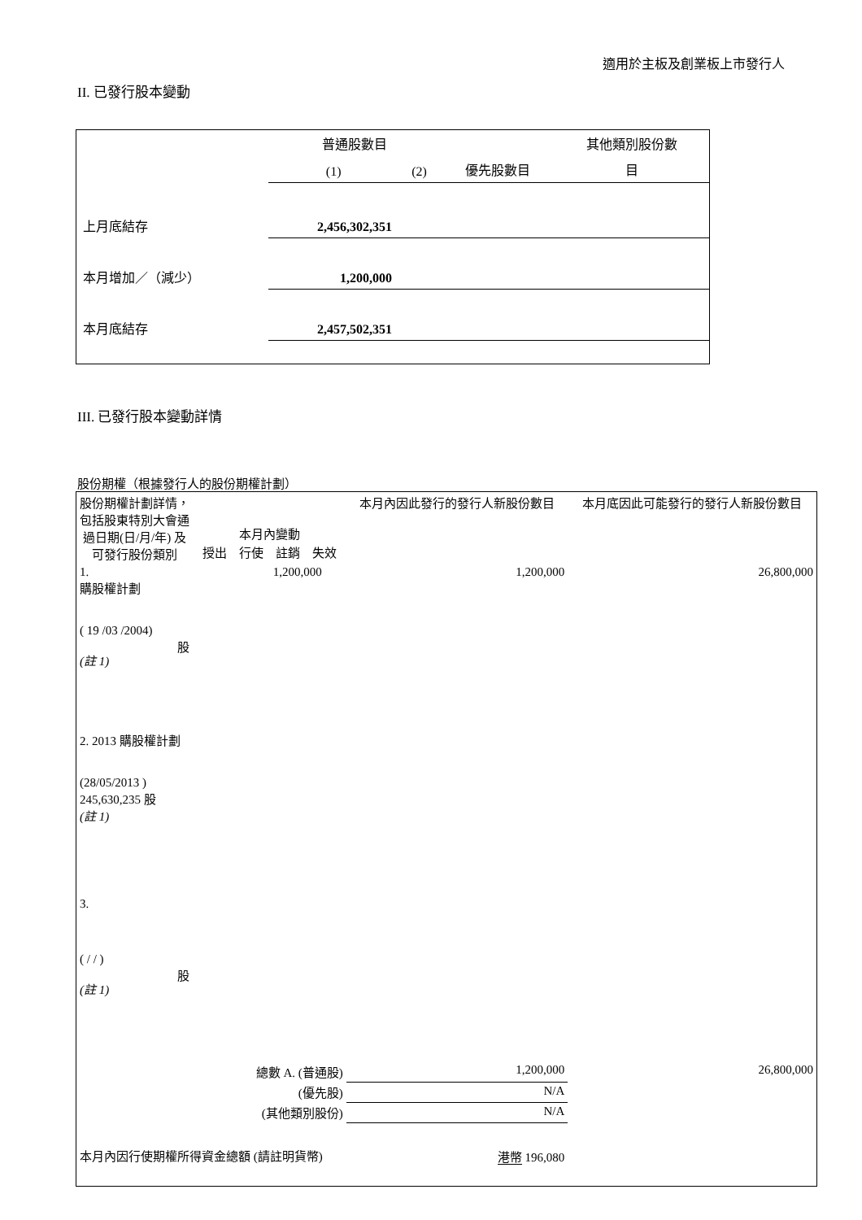適用於主板及創業板上市發行人
II. 已發行股本變動
| | 普通股數目 | | | 其他類別股份數 |
| | (1) | (2) | 優先股數目 | 目 |
| 上月底結存 | 2,456,302,351 | | | |
| 本月增加／（減少） | 1,200,000 | | | |
| 本月底結存 | 2,457,502,351 | | | |
III. 已發行股本變動詳情
股份期權（根據發行人的股份期權計劃）
| 股份期權計劃詳情，包括股東特別大會通過日期(日/月/年) 及可發行股份類別 | 本月內變動 / 授出 / 行使 / 註銷 / 失效 / | | | | 本月內因此發行的發行人新股份數目 | 本月底因此可能發行的發行人新股份數目 |
| 1. 購股權計劃 ( 19 /03 /2004) 股 (註 1) | | 1,200,000 | | | 1,200,000 | 26,800,000 |
| 2. 2013 購股權計劃 (28/05/2013 ) 245,630,235 股 (註 1) | | | | | | |
| 3. ( / / ) 股 (註 1) | | | | | | |
| 總數 A. (普通股) | | | | | 1,200,000 | 26,800,000 |
| (優先股) | | | | | N/A | |
| (其他類別股份) | | | | | N/A | |
| 本月內因行使期權所得資金總額 (請註明貨幣) | | | | 港幣 196,080 | | |